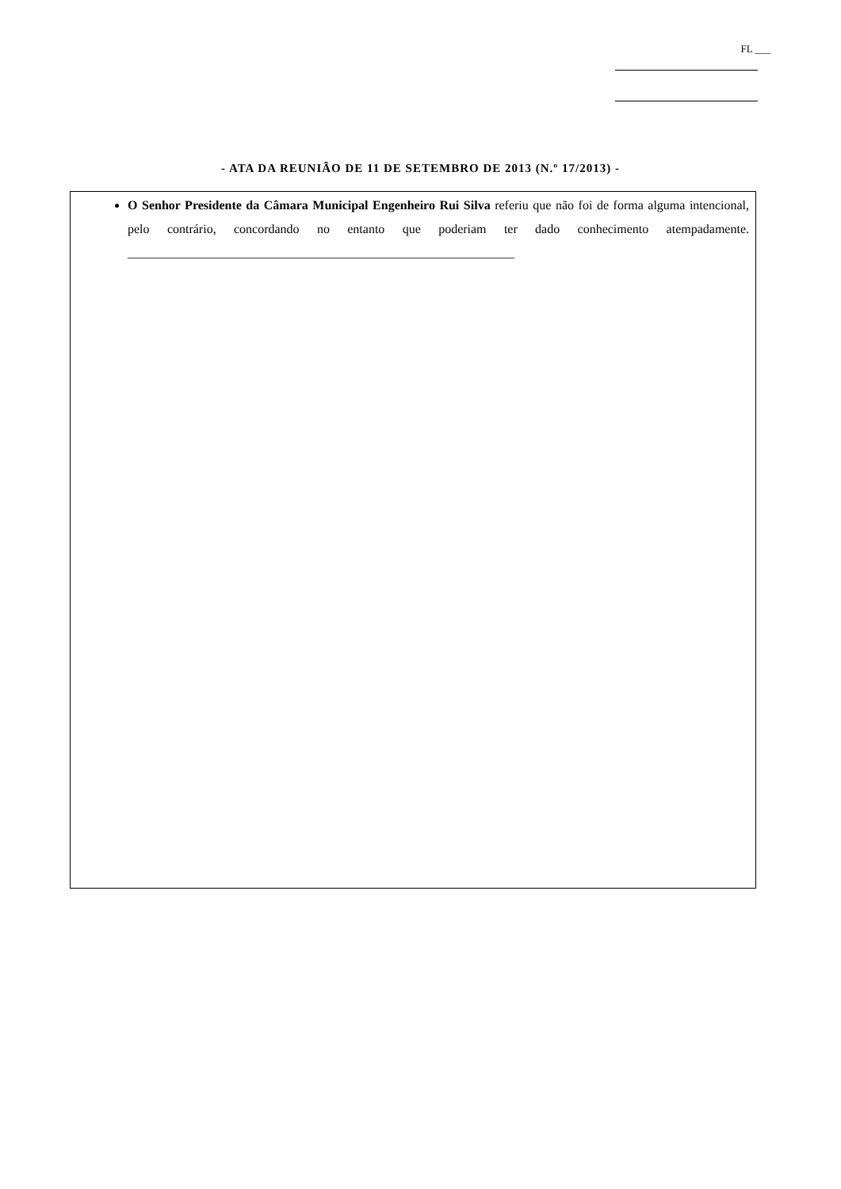FL ___
- ATA DA REUNIÃO DE 11 DE SETEMBRO DE 2013 (N.º 17/2013) -
O Senhor Presidente da Câmara Municipal Engenheiro Rui Silva referiu que não foi de forma alguma intencional, pelo contrário, concordando no entanto que poderiam ter dado conhecimento atempadamente. _____________________________________________________________